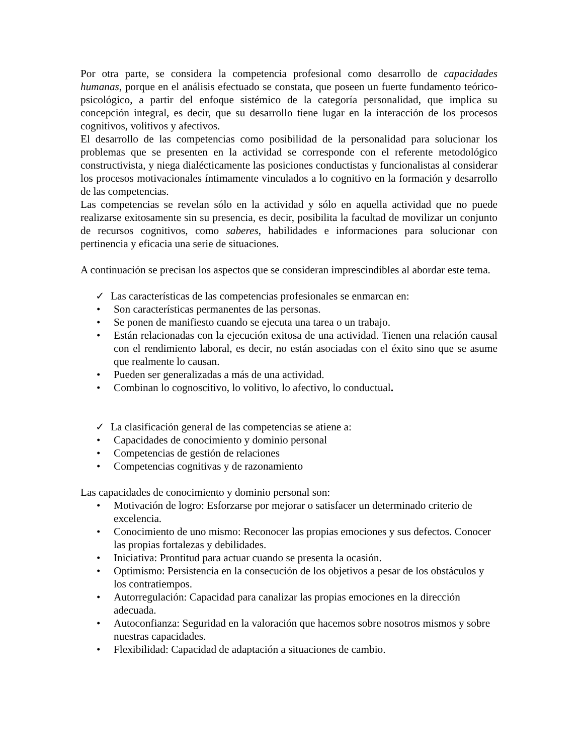Por otra parte, se considera la competencia profesional como desarrollo de capacidades humanas, porque en el análisis efectuado se constata, que poseen un fuerte fundamento teórico-psicológico, a partir del enfoque sistémico de la categoría personalidad, que implica su concepción integral, es decir, que su desarrollo tiene lugar en la interacción de los procesos cognitivos, volitivos y afectivos.
El desarrollo de las competencias como posibilidad de la personalidad para solucionar los problemas que se presenten en la actividad se corresponde con el referente metodológico constructivista, y niega dialécticamente las posiciones conductistas y funcionalistas al considerar los procesos motivacionales íntimamente vinculados a lo cognitivo en la formación y desarrollo de las competencias.
Las competencias se revelan sólo en la actividad y sólo en aquella actividad que no puede realizarse exitosamente sin su presencia, es decir, posibilita la facultad de movilizar un conjunto de recursos cognitivos, como saberes, habilidades e informaciones para solucionar con pertinencia y eficacia una serie de situaciones.
A continuación se precisan los aspectos que se consideran imprescindibles al abordar este tema.
✓ Las características de las competencias profesionales se enmarcan en:
• Son características permanentes de las personas.
• Se ponen de manifiesto cuando se ejecuta una tarea o un trabajo.
• Están relacionadas con la ejecución exitosa de una actividad. Tienen una relación causal con el rendimiento laboral, es decir, no están asociadas con el éxito sino que se asume que realmente lo causan.
• Pueden ser generalizadas a más de una actividad.
• Combinan lo cognoscitivo, lo volitivo, lo afectivo, lo conductual.
✓ La clasificación general de las competencias se atiene a:
• Capacidades de conocimiento y dominio personal
• Competencias de gestión de relaciones
• Competencias cognitivas y de razonamiento
Las capacidades de conocimiento y dominio personal son:
• Motivación de logro: Esforzarse por mejorar o satisfacer un determinado criterio de excelencia.
• Conocimiento de uno mismo: Reconocer las propias emociones y sus defectos. Conocer las propias fortalezas y debilidades.
• Iniciativa: Prontitud para actuar cuando se presenta la ocasión.
• Optimismo: Persistencia en la consecución de los objetivos a pesar de los obstáculos y los contratiempos.
• Autorregulación: Capacidad para canalizar las propias emociones en la dirección adecuada.
• Autoconfianza: Seguridad en la valoración que hacemos sobre nosotros mismos y sobre nuestras capacidades.
• Flexibilidad: Capacidad de adaptación a situaciones de cambio.